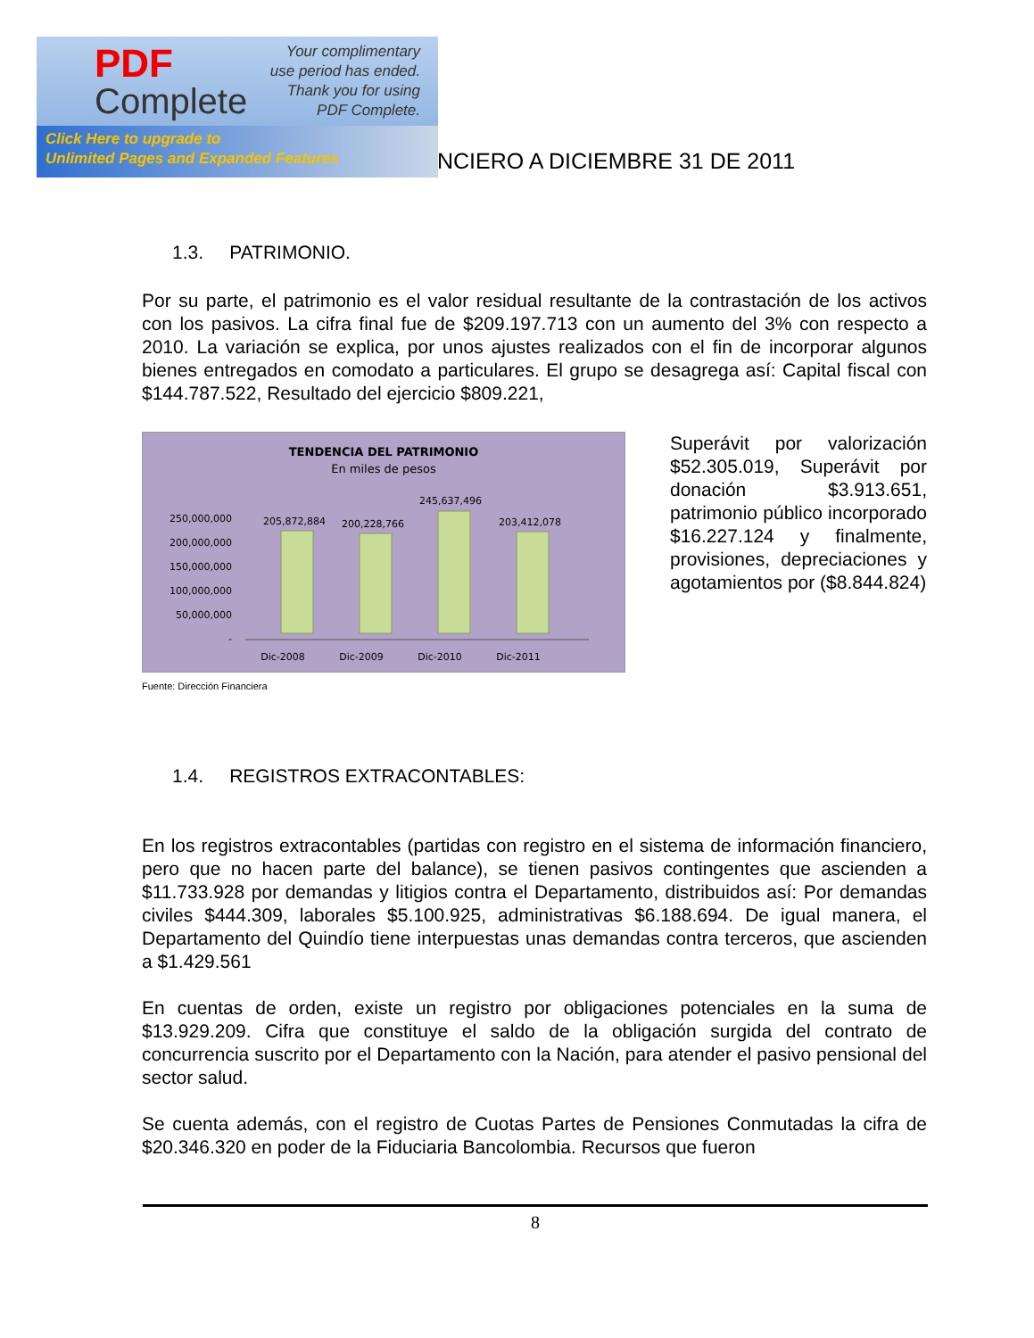PDF
Complete
Your complimentary use period has ended. Thank you for using PDF Complete.
Click Here to upgrade to
Unlimited Pages and Expanded Features
NCIERO A DICIEMBRE 31 DE 2011
1.3. PATRIMONIO.
Por su parte, el patrimonio es el valor residual resultante de la contrastación de los activos con los pasivos. La cifra final fue de $209.197.713 con un aumento del 3% con respecto a 2010. La variación se explica, por unos ajustes realizados con el fin de incorporar algunos bienes entregados en comodato a particulares. El grupo se desagrega así: Capital fiscal con $144.787.522, Resultado del ejercicio $809.221,
TENDENCIA DEL PATRIMONIO
En miles de pesos
250,000,000
200,000,000
150,000,000
100,000,000
50,000,000
-
205,872,884
200,228,766
245,637,496
203,412,078
Dic-2008
Dic-2009
Dic-2010
Dic-2011
Fuente: Dirección Financiera
Superávit por valorización $52.305.019, Superávit por donación $3.913.651, patrimonio público incorporado $16.227.124 y finalmente, provisiones, depreciaciones y agotamientos por ($8.844.824)
1.4. REGISTROS EXTRACONTABLES:
En los registros extracontables (partidas con registro en el sistema de información financiero, pero que no hacen parte del balance), se tienen pasivos contingentes que ascienden a $11.733.928 por demandas y litigios contra el Departamento, distribuidos así: Por demandas civiles $444.309, laborales $5.100.925, administrativas $6.188.694. De igual manera, el Departamento del Quindío tiene interpuestas unas demandas contra terceros, que ascienden a $1.429.561
En cuentas de orden, existe un registro por obligaciones potenciales en la suma de $13.929.209. Cifra que constituye el saldo de la obligación surgida del contrato de concurrencia suscrito por el Departamento con la Nación, para atender el pasivo pensional del sector salud.
Se cuenta además, con el registro de Cuotas Partes de Pensiones Conmutadas la cifra de $20.346.320 en poder de la Fiduciaria Bancolombia. Recursos que fueron
8